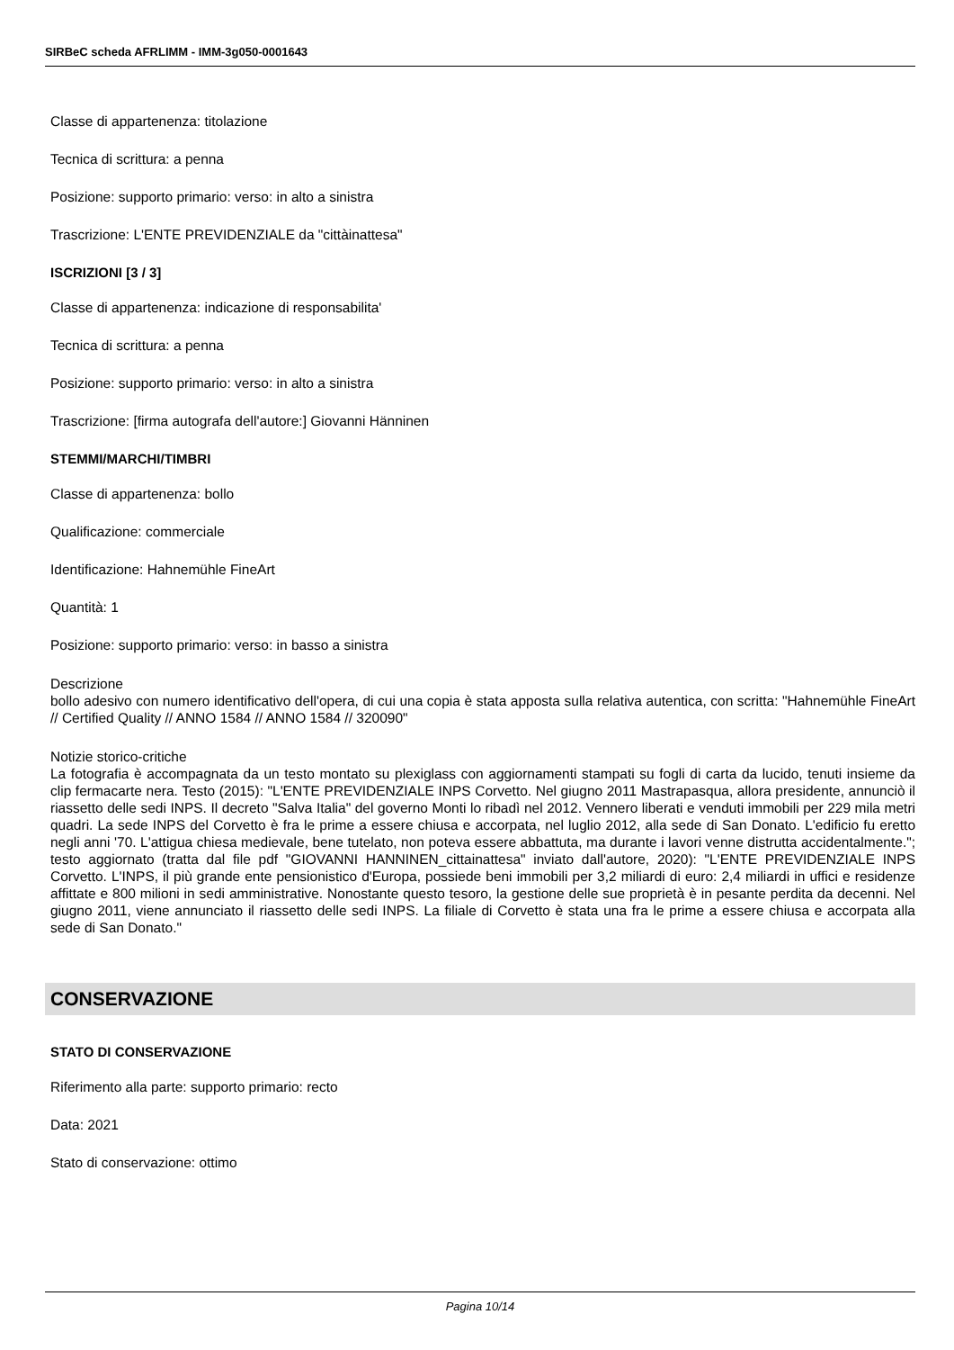SIRBeC scheda AFRLIMM - IMM-3g050-0001643
Classe di appartenenza: titolazione
Tecnica di scrittura: a penna
Posizione: supporto primario: verso: in alto a sinistra
Trascrizione: L'ENTE PREVIDENZIALE da "cittàinattesa"
ISCRIZIONI [3 / 3]
Classe di appartenenza: indicazione di responsabilita'
Tecnica di scrittura: a penna
Posizione: supporto primario: verso: in alto a sinistra
Trascrizione: [firma autografa dell'autore:] Giovanni Hänninen
STEMMI/MARCHI/TIMBRI
Classe di appartenenza: bollo
Qualificazione: commerciale
Identificazione: Hahnemühle FineArt
Quantità: 1
Posizione: supporto primario: verso: in basso a sinistra
Descrizione
bollo adesivo con numero identificativo dell'opera, di cui una copia è stata apposta sulla relativa autentica, con scritta: "Hahnemühle FineArt // Certified Quality // ANNO 1584 // ANNO 1584 // 320090"
Notizie storico-critiche
La fotografia è accompagnata da un testo montato su plexiglass con aggiornamenti stampati su fogli di carta da lucido, tenuti insieme da clip fermacarte nera. Testo (2015): "L'ENTE PREVIDENZIALE INPS Corvetto. Nel giugno 2011 Mastrapasqua, allora presidente, annunciò il riassetto delle sedi INPS. Il decreto "Salva Italia" del governo Monti lo ribadì nel 2012. Vennero liberati e venduti immobili per 229 mila metri quadri. La sede INPS del Corvetto è fra le prime a essere chiusa e accorpata, nel luglio 2012, alla sede di San Donato. L'edificio fu eretto negli anni '70. L'attigua chiesa medievale, bene tutelato, non poteva essere abbattuta, ma durante i lavori venne distrutta accidentalmente."; testo aggiornato (tratta dal file pdf "GIOVANNI HANNINEN_cittainattesa" inviato dall'autore, 2020): "L'ENTE PREVIDENZIALE INPS Corvetto. L'INPS, il più grande ente pensionistico d'Europa, possiede beni immobili per 3,2 miliardi di euro: 2,4 miliardi in uffici e residenze affittate e 800 milioni in sedi amministrative. Nonostante questo tesoro, la gestione delle sue proprietà è in pesante perdita da decenni. Nel giugno 2011, viene annunciato il riassetto delle sedi INPS. La filiale di Corvetto è stata una fra le prime a essere chiusa e accorpata alla sede di San Donato."
CONSERVAZIONE
STATO DI CONSERVAZIONE
Riferimento alla parte: supporto primario: recto
Data: 2021
Stato di conservazione: ottimo
Pagina 10/14